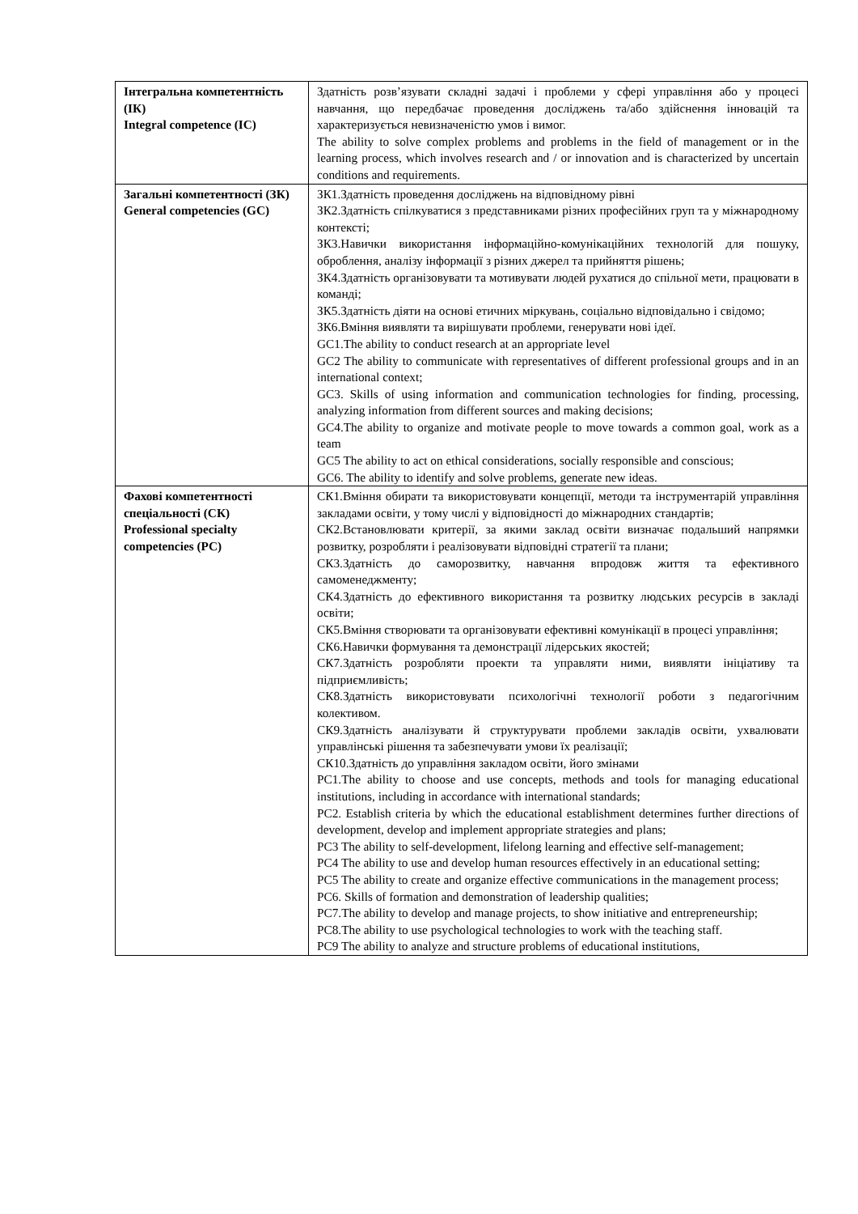| Інтегральна компетентність (ІК) Integral competence (IC) | Здатність розв’язувати складні задачі і проблеми у сфері управління або у процесі навчання, що передбачає проведення досліджень та/або здійснення інновацій та характеризується невизначеністю умов і вимог. The ability to solve complex problems and problems in the field of management or in the learning process, which involves research and / or innovation and is characterized by uncertain conditions and requirements. |
| Загальні компетентності (ЗК) General competencies (GC) | ЗК1.Здатність проведення досліджень на відповідному рівні ЗК2.Здатність спілкуватися з представниками різних професійних груп та у міжнародному контексті; ЗК3.Навички використання інформаційно-комунікаційних технологій для пошуку, оброблення, аналізу інформації з різних джерел та прийняття рішень; ЗК4.Здатність організовувати та мотивувати людей рухатися до спільної мети, працювати в команді; ЗК5.Здатність діяти на основі етичних міркувань, соціально відповідально і свідомо; ЗК6.Вміння виявляти та вирішувати проблеми, генерувати нові ідеї. GC1.The ability to conduct research at an appropriate level GC2 The ability to communicate with representatives of different professional groups and in an international context; GC3. Skills of using information and communication technologies for finding, processing, analyzing information from different sources and making decisions; GC4.The ability to organize and motivate people to move towards a common goal, work as a team GC5 The ability to act on ethical considerations, socially responsible and conscious; GC6. The ability to identify and solve problems, generate new ideas. |
| Фахові компетентності спеціальності (СК) Professional specialty competencies (PC) | СК1.Вміння обирати та використовувати концепції, методи та інструментарій управління закладами освіти, у тому числі у відповідності до міжнародних стандартів; СК2.Встановлювати критерії, за якими заклад освіти визначає подальший напрямки розвитку, розробляти і реалізовувати відповідні стратегії та плани; СК3.Здатність до саморозвитку, навчання впродовж життя та ефективного самоменеджменту; СК4.Здатність до ефективного використання та розвитку людських ресурсів в закладі освіти; СК5.Вміння створювати та організовувати ефективні комунікації в процесі управління; СК6.Навички формування та демонстрації лідерських якостей; СК7.Здатність розробляти проекти та управляти ними, виявляти ініціативу та підприємливість; СК8.Здатність використовувати психологічні технології роботи з педагогічним колективом. СК9.Здатність аналізувати й структурувати проблеми закладів освіти, ухвалювати управлінські рішення та забезпечувати умови їх реалізації; СК10.Здатність до управління закладом освіти, його змінами PC1.The ability to choose and use concepts, methods and tools for managing educational institutions, including in accordance with international standards; PC2. Establish criteria by which the educational establishment determines further directions of development, develop and implement appropriate strategies and plans; PC3 The ability to self-development, lifelong learning and effective self-management; PC4 The ability to use and develop human resources effectively in an educational setting; PC5 The ability to create and organize effective communications in the management process; PC6. Skills of formation and demonstration of leadership qualities; PC7.The ability to develop and manage projects, to show initiative and entrepreneurship; PC8.The ability to use psychological technologies to work with the teaching staff. PC9 The ability to analyze and structure problems of educational institutions, |